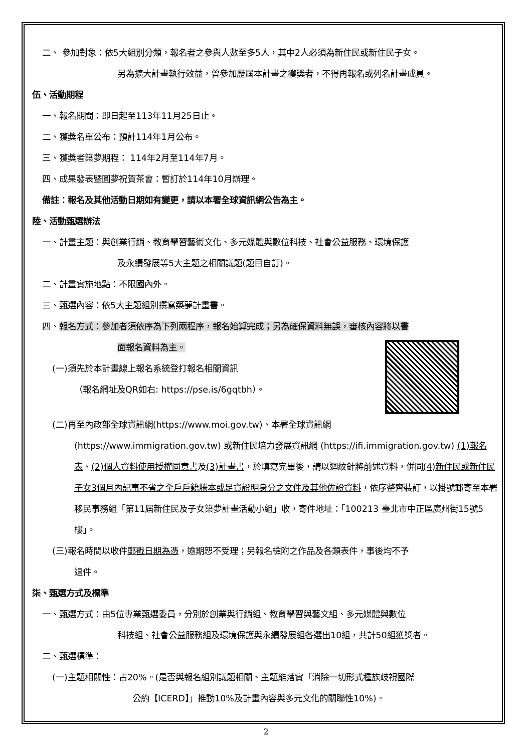二、 參加對象：依5大組別分類，報名者之參與人數至多5人，其中2人必須為新住民或新住民子女。
另為擴大計畫執行效益，曾參加歷屆本計畫之獲獎者，不得再報名或列名計畫成員。
伍、活動期程
一、報名期間：即日起至113年11月25日止。
二、獲獎名單公布：預計114年1月公布。
三、獲獎者築夢期程： 114年2月至114年7月。
四、成果發表暨圓夢祝賀茶會：暫訂於114年10月辦理。
備註：報名及其他活動日期如有變更，請以本署全球資訊網公告為主。
陸、活動甄選辦法
一、計畫主題：與創業行銷、教育學習藝術文化、多元媒體與數位科技、社會公益服務、環境保護
及永續發展等5大主題之相關議題(題目自訂)。
二、計畫實施地點：不限國內外。
三、甄選內容：依5大主題組別撰寫築夢計畫書。
四、報名方式：參加者須依序為下列兩程序，報名始算完成；另為確保資料無誤，審核內容將以書
面報名資料為主。
(一)須先於本計畫線上報名系統登打報名相關資訊
（報名網址及QR如右: https://pse.is/6gqtbh）。
(二)再至內政部全球資訊網(https://www.moi.gov.tw)、本署全球資訊網
(https://www.immigration.gov.tw) 或新住民培力發展資訊網 (https://ifi.immigration.gov.tw) (1)報名表、(2)個人資料使用授權同意書及(3)計畫書，於填寫完畢後，請以迴紋針將前述資料，併同(4)新住民或新住民子女3個月內記事不省之全戶戶籍謄本或足資證明身分之文件及其他佐證資料，依序整齊裝訂，以掛號郵寄至本署移民事務組「第11屆新住民及子女築夢計畫活動小組」收，寄件地址：「100213 臺北市中正區廣州街15號5樓」。
(三)報名時間以收件郵戳日期為憑，逾期恕不受理；另報名檢附之作品及各類表件，事後均不予
退件。
柒、甄選方式及標準
一、甄選方式：由5位專業甄選委員，分別於創業與行銷組、教育學習與藝文組、多元媒體與數位
科技組、社會公益服務組及環境保護與永續發展組各選出10組，共計50組獲獎者。
二、甄選標準：
(一)主題相關性：占20%。(是否與報名組別議題相關、主題能落實「消除一切形式種族歧視國際
公約【ICERD】」推動10%及計畫內容與多元文化的關聯性10%)。
2